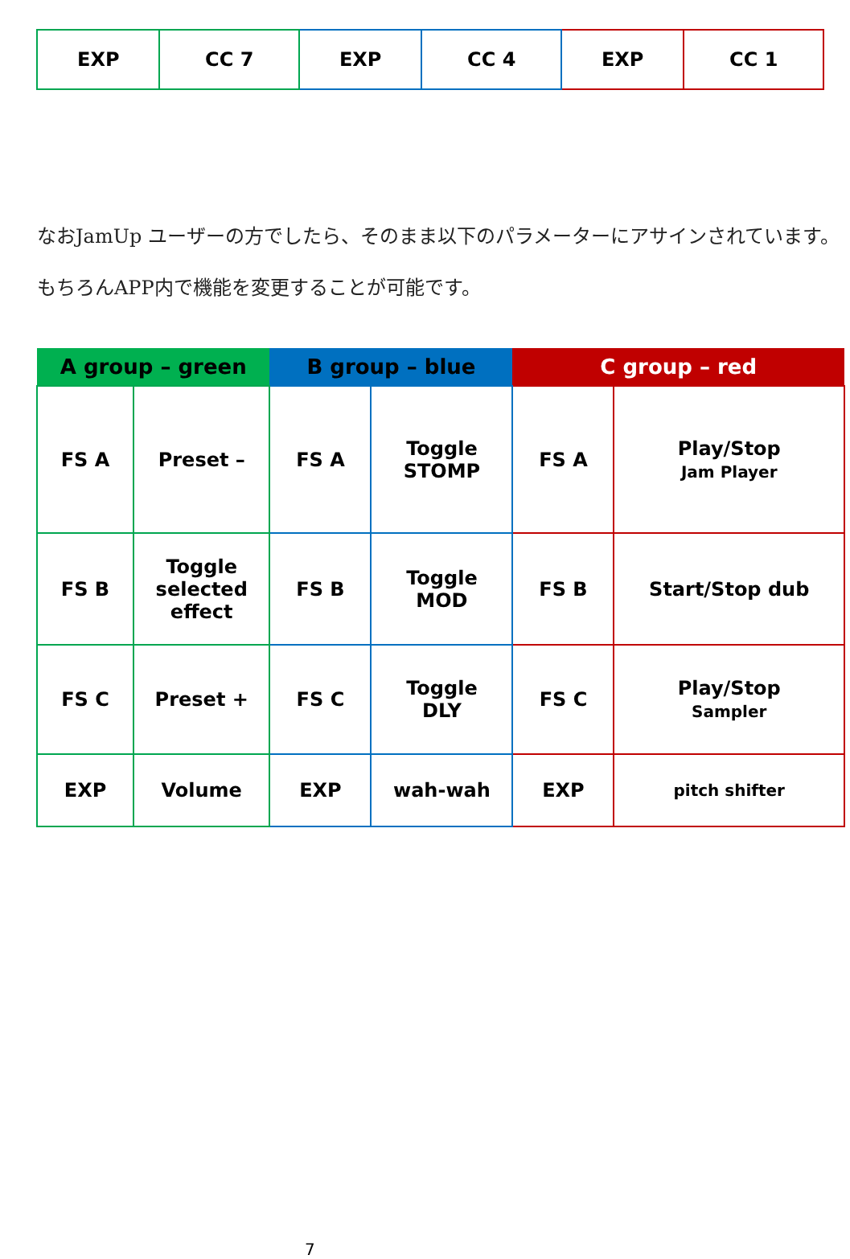| EXP | CC 7 | EXP | CC 4 | EXP | CC 1 |
なおJamUp ユーザーの方でしたら、そのまま以下のパラメーターにアサインされています。もちろんAPP内で機能を変更することが可能です。
| A group – green | | B group – blue | | C group – red | |
| --- | --- | --- | --- | --- | --- |
| FS A | Preset – | FS A | Toggle STOMP | FS A | Play/Stop Jam Player |
| FS B | Toggle selected effect | FS B | Toggle MOD | FS B | Start/Stop dub |
| FS C | Preset + | FS C | Toggle DLY | FS C | Play/Stop Sampler |
| EXP | Volume | EXP | wah-wah | EXP | pitch shifter |
7